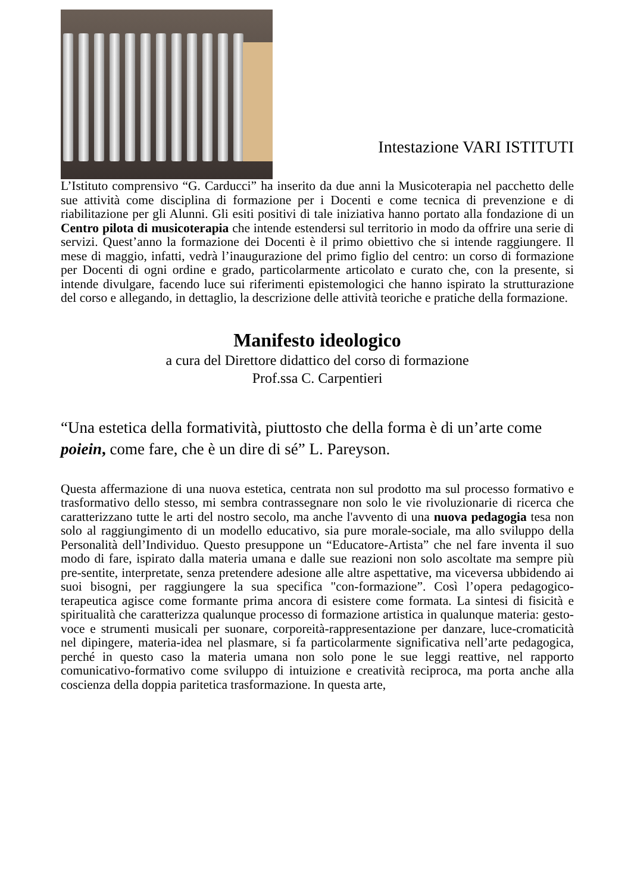Intestazione VARI ISTITUTI
L’Istituto comprensivo “G. Carducci” ha inserito da due anni la Musicoterapia nel pacchetto delle sue attività come disciplina di formazione per i Docenti e come tecnica di prevenzione e di riabilitazione per gli Alunni. Gli esiti positivi di tale iniziativa hanno portato alla fondazione di un Centro pilota di musicoterapia che intende estendersi sul territorio in modo da offrire una serie di servizi. Quest’anno la formazione dei Docenti è il primo obiettivo che si intende raggiungere. Il mese di maggio, infatti, vedrà l’inaugurazione del primo figlio del centro: un corso di formazione per Docenti di ogni ordine e grado, particolarmente articolato e curato che, con la presente, si intende divulgare, facendo luce sui riferimenti epistemologici che hanno ispirato la strutturazione del corso e allegando, in dettaglio, la descrizione delle attività teoriche e pratiche della formazione.
Manifesto ideologico
a cura del Direttore didattico del corso di formazione
Prof.ssa C. Carpentieri
“Una estetica della formatività, piuttosto che della forma è di un’arte come poiein, come fare, che è un dire di sé” L. Pareyson.
Questa affermazione di una nuova estetica, centrata non sul prodotto ma sul processo formativo e trasformativo dello stesso, mi sembra contrassegnare non solo le vie rivoluzionarie di ricerca che caratterizzano tutte le arti del nostro secolo, ma anche l'avvento di una nuova pedagogia tesa non solo al raggiungimento di un modello educativo, sia pure morale-sociale, ma allo sviluppo della Personalità dell’Individuo. Questo presuppone un “Educatore-Artista” che nel fare inventa il suo modo di fare, ispirato dalla materia umana e dalle sue reazioni non solo ascoltate ma sempre più pre-sentite, interpretate, senza pretendere adesione alle altre aspettative, ma viceversa ubbidendo ai suoi bisogni, per raggiungere la sua specifica "con-formazione”. Così l’opera pedagogico-terapeutica agisce come formante prima ancora di esistere come formata. La sintesi di fisicità e spiritualità che caratterizza qualunque processo di formazione artistica in qualunque materia: gesto-voce e strumenti musicali per suonare, corporeità-rappresentazione per danzare, luce-cromaticità nel dipingere, materia-idea nel plasmare, si fa particolarmente significativa nell’arte pedagogica, perché in questo caso la materia umana non solo pone le sue leggi reattive, nel rapporto comunicativo-formativo come sviluppo di intuizione e creatività reciproca, ma porta anche alla coscienza della doppia paritetica trasformazione. In questa arte,